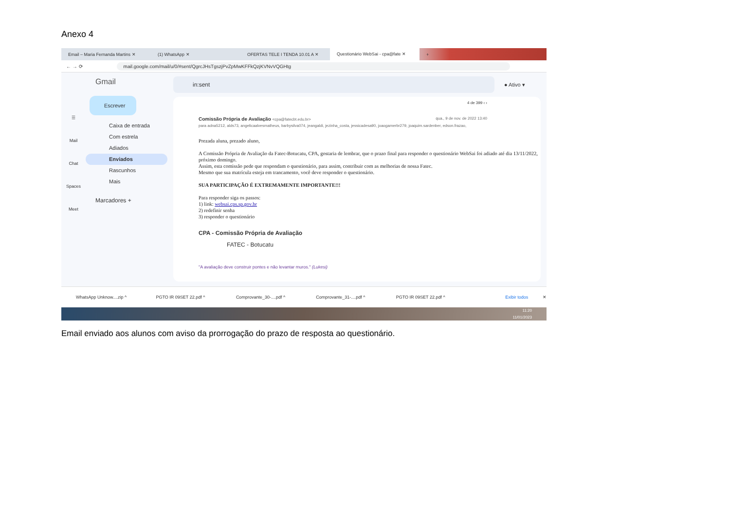Anexo 4
Email – Maria Fernanda Martins ✕ (1) WhatsApp ✕ OFERTAS TELE I TENDA 10.01 A ✕
Questionário WebSai - cpa@fate ✕
+
← → ⟳ mail.google.com/mail/u/0/#sent/QgrcJHsTgszjPvZpMwKFFkQzjKVNvVQGHtg
☰
Mail
Chat
Spaces
Meet
Gmail
Escrever
Caixa de entrada
Com estrela
Adiados
Enviados
Rascunhos
Mais
Marcadores +
in:sent
● Ativo ▾
4 de 399 ‹ ›
Comissão Própria de Avaliação <cpa@fatecbt.edu.br> qua., 9 de nov. de 2022 13:40
para adna5212, alds73, angelicaalvesmatheus, barbysilva074, jeangaldi, jezinha_costa, jessicadesa90, joaogamerbr279, joaquim.sardenber, edson.frazao,
Prezada aluna, prezado aluno,
A Comissão Própria de Avaliação da Fatec-Botucatu, CPA, gostaria de lembrar, que o prazo final para responder o questionário WebSai foi adiado até dia 13/11/2022, próximo domingo.
Assim, esta comissão pede que respondam o questionário, para assim, contribuir com as melhorias de nossa Fatec.
Mesmo que sua matrícula esteja em trancamento, você deve responder o questionário.
SUA PARTICIPAÇÃO É EXTREMAMENTE IMPORTANTE!!!
Para responder siga os passos:
1) link: websai.cps.sp.gov.br
2) redefinir senha
3) responder o questionário
CPA - Comissão Própria de Avaliação
FATEC - Botucatu
"A avaliação deve construir pontes e não levantar muros." (Lukesi)
WhatsApp Unknow....zip ^ PGTO IR 09SET 22.pdf ^ Comprovante_30-....pdf ^ Comprovante_31-....pdf ^ PGTO IR 09SET 22.pdf ^ Exibir todos ✕
11:20
11/01/2023
Email enviado aos alunos com aviso da prorrogação do prazo de resposta ao questionário.